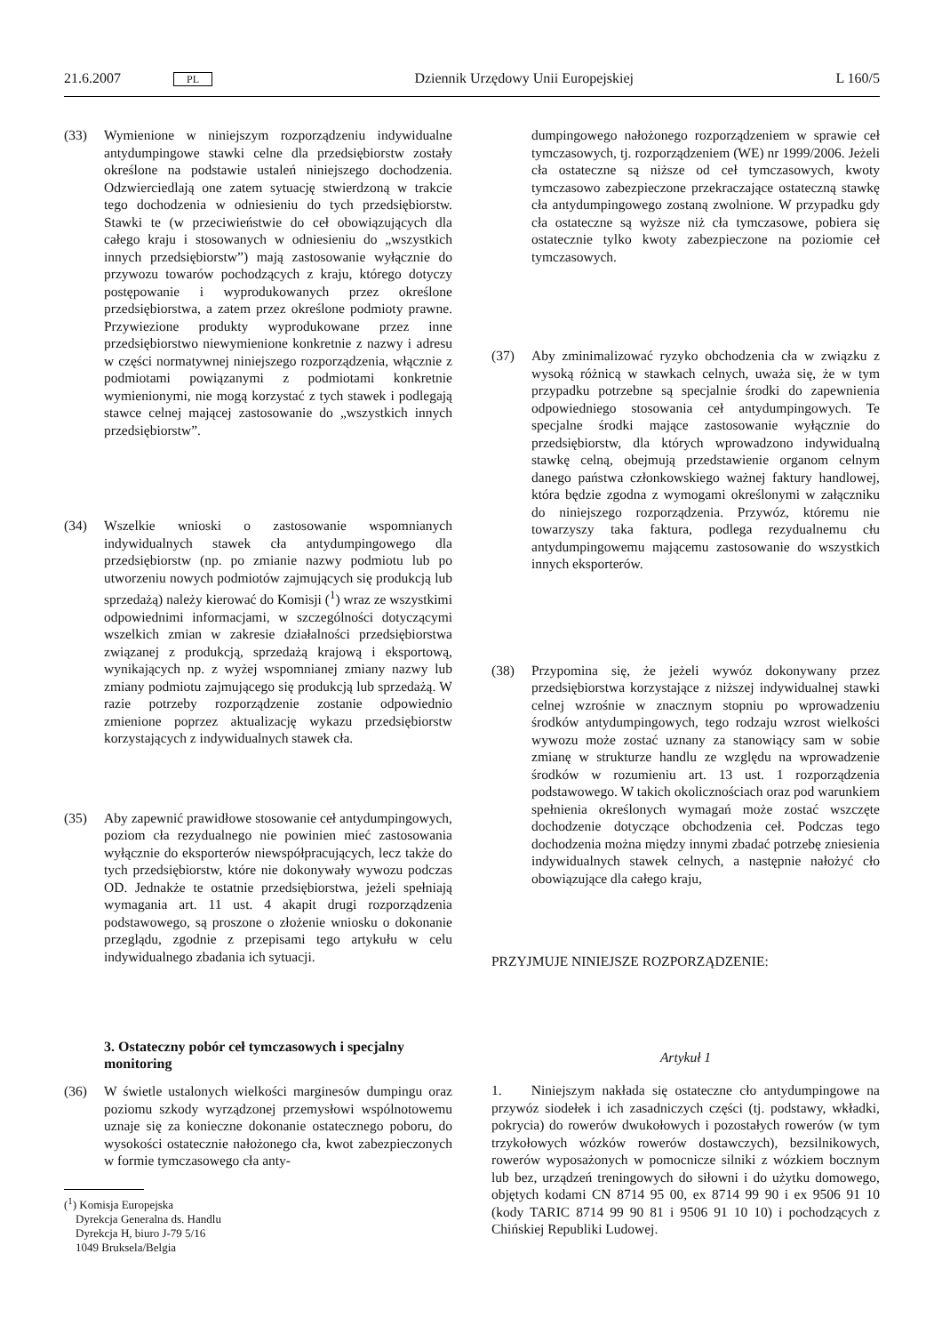21.6.2007 PL Dziennik Urzędowy Unii Europejskiej L 160/5
(33) Wymienione w niniejszym rozporządzeniu indywidualne antydumpingowe stawki celne dla przedsiębiorstw zostały określone na podstawie ustaleń niniejszego dochodzenia. Odzwierciedlają one zatem sytuację stwierdzoną w trakcie tego dochodzenia w odniesieniu do tych przedsiębiorstw. Stawki te (w przeciwieństwie do ceł obowiązujących dla całego kraju i stosowanych w odniesieniu do „wszystkich innych przedsiębiorstw”) mają zastosowanie wyłącznie do przywozu towarów pochodzących z kraju, którego dotyczy postępowanie i wyprodukowanych przez określone przedsiębiorstwa, a zatem przez określone podmioty prawne. Przywiezione produkty wyprodukowane przez inne przedsiębiorstwo niewymienione konkretnie z nazwy i adresu w części normatywnej niniejszego rozporządzenia, włącznie z podmiotami powiązanymi z podmiotami konkretnie wymienionymi, nie mogą korzystać z tych stawek i podlegają stawce celnej mającej zastosowanie do „wszystkich innych przedsiębiorstw”.
(34) Wszelkie wnioski o zastosowanie wspomnianych indywidualnych stawek cła antydumpingowego dla przedsiębiorstw (np. po zmianie nazwy podmiotu lub po utworzeniu nowych podmiotów zajmujących się produkcją lub sprzedażą) należy kierować do Komisji (<sup>1</sup>) wraz ze wszystkimi odpowiednimi informacjami, w szczególności dotyczącymi wszelkich zmian w zakresie działalności przedsiębiorstwa związanej z produkcją, sprzedażą krajową i eksportową, wynikających np. z wyżej wspomnianej zmiany nazwy lub zmiany podmiotu zajmującego się produkcją lub sprzedażą. W razie potrzeby rozporządzenie zostanie odpowiednio zmienione poprzez aktualizację wykazu przedsiębiorstw korzystających z indywidualnych stawek cła.
(35) Aby zapewnić prawidłowe stosowanie ceł antydumpingowych, poziom cła rezydualnego nie powinien mieć zastosowania wyłącznie do eksporterów niewspółpracujących, lecz także do tych przedsiębiorstw, które nie dokonywały wywozu podczas OD. Jednakże te ostatnie przedsiębiorstwa, jeżeli spełniają wymagania art. 11 ust. 4 akapit drugi rozporządzenia podstawowego, są proszone o złożenie wniosku o dokonanie przeglądu, zgodnie z przepisami tego artykułu w celu indywidualnego zbadania ich sytuacji.
3. Ostateczny pobór ceł tymczasowych i specjalny monitoring
(36) W świetle ustalonych wielkości marginesów dumpingu oraz poziomu szkody wyrządzonej przemysłowi wspólnotowemu uznaje się za konieczne dokonanie ostatecznego poboru, do wysokości ostatecznie nałożonego cła, kwot zabezpieczonych w formie tymczasowego cła anty-
(<sup>1</sup>) Komisja Europejska
Dyrekcja Generalna ds. Handlu
Dyrekcja H, biuro J-79 5/16
1049 Bruksela/Belgia
dumpingowego nałożonego rozporządzeniem w sprawie ceł tymczasowych, tj. rozporządzeniem (WE) nr 1999/2006. Jeżeli cła ostateczne są niższe od ceł tymczasowych, kwoty tymczasowo zabezpieczone przekraczające ostateczną stawkę cła antydumpingowego zostaną zwolnione. W przypadku gdy cła ostateczne są wyższe niż cła tymczasowe, pobiera się ostatecznie tylko kwoty zabezpieczone na poziomie ceł tymczasowych.
(37) Aby zminimalizować ryzyko obchodzenia cła w związku z wysoką różnicą w stawkach celnych, uważa się, że w tym przypadku potrzebne są specjalnie środki do zapewnienia odpowiedniego stosowania ceł antydumpingowych. Te specjalne środki mające zastosowanie wyłącznie do przedsiębiorstw, dla których wprowadzono indywidualną stawkę celną, obejmują przedstawienie organom celnym danego państwa członkowskiego ważnej faktury handlowej, która będzie zgodna z wymogami określonymi w załączniku do niniejszego rozporządzenia. Przywóz, któremu nie towarzyszy taka faktura, podlega rezydualnemu cłu antydumpingowemu mającemu zastosowanie do wszystkich innych eksporterów.
(38) Przypomina się, że jeżeli wywóz dokonywany przez przedsiębiorstwa korzystające z niższej indywidualnej stawki celnej wzrośnie w znacznym stopniu po wprowadzeniu środków antydumpingowych, tego rodzaju wzrost wielkości wywozu może zostać uznany za stanowiący sam w sobie zmianę w strukturze handlu ze względu na wprowadzenie środków w rozumieniu art. 13 ust. 1 rozporządzenia podstawowego. W takich okolicznościach oraz pod warunkiem spełnienia określonych wymagań może zostać wszczęte dochodzenie dotyczące obchodzenia ceł. Podczas tego dochodzenia można między innymi zbadać potrzebę zniesienia indywidualnych stawek celnych, a następnie nałożyć cło obowiązujące dla całego kraju,
PRZYJMUJE NINIEJSZE ROZPORZĄDZENIE:
Artykuł 1
1. Niniejszym nakłada się ostateczne cło antydumpingowe na przywóz siodełek i ich zasadniczych części (tj. podstawy, wkładki, pokrycia) do rowerów dwukołowych i pozostałych rowerów (w tym trzykołowych wózków rowerów dostawczych), bezsilnikowych, rowerów wyposażonych w pomocnicze silniki z wózkiem bocznym lub bez, urządzeń treningowych do siłowni i do użytku domowego, objętych kodami CN 8714 95 00, ex 8714 99 90 i ex 9506 91 10 (kody TARIC 8714 99 90 81 i 9506 91 10 10) i pochodzących z Chińskiej Republiki Ludowej.